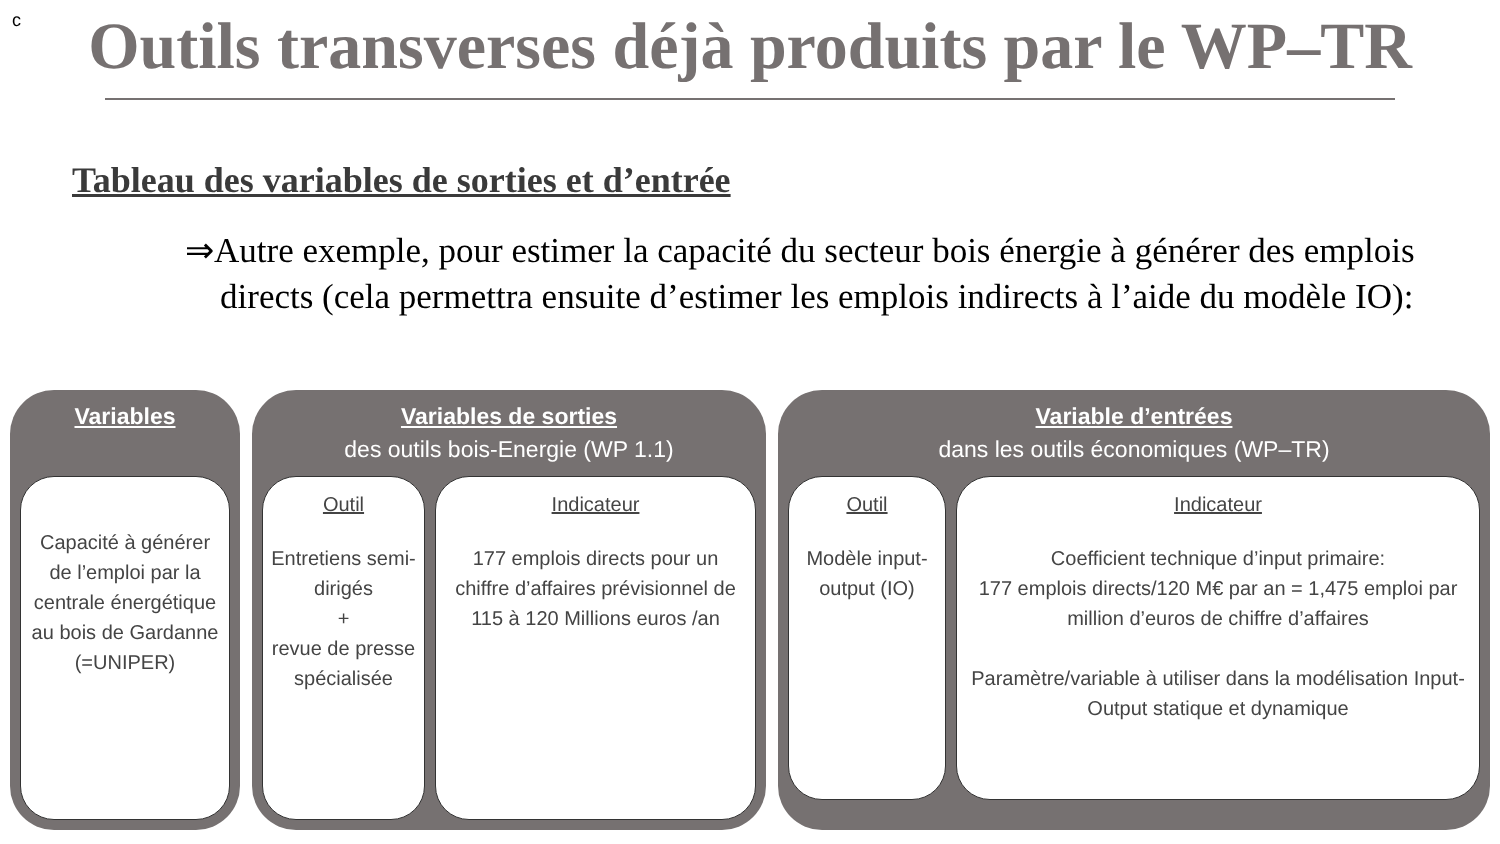c
Outils transverses déjà produits par le WP–TR
Tableau des variables de sorties et d’entrée
⇒Autre exemple, pour estimer la capacité du secteur bois énergie à générer des emplois directs (cela permettra ensuite d’estimer les emplois indirects à l’aide du modèle IO):
Variables
Capacité à générer de l’emploi par la centrale énergétique au bois de Gardanne (=UNIPER)
Variables de sorties
des outils bois-Energie (WP 1.1)
Outil
Entretiens semi-dirigés
+
revue de presse spécialisée
Indicateur
177 emplois directs pour un chiffre d’affaires prévisionnel de 115 à 120 Millions euros /an
Variable d’entrées
dans les outils économiques (WP–TR)
Outil
Modèle input-output (IO)
Indicateur
Coefficient technique d’input primaire:
177 emplois directs/120 M€ par an = 1,475 emploi par million d’euros de chiffre d’affaires
Paramètre/variable à utiliser dans la modélisation Input-Output statique et dynamique